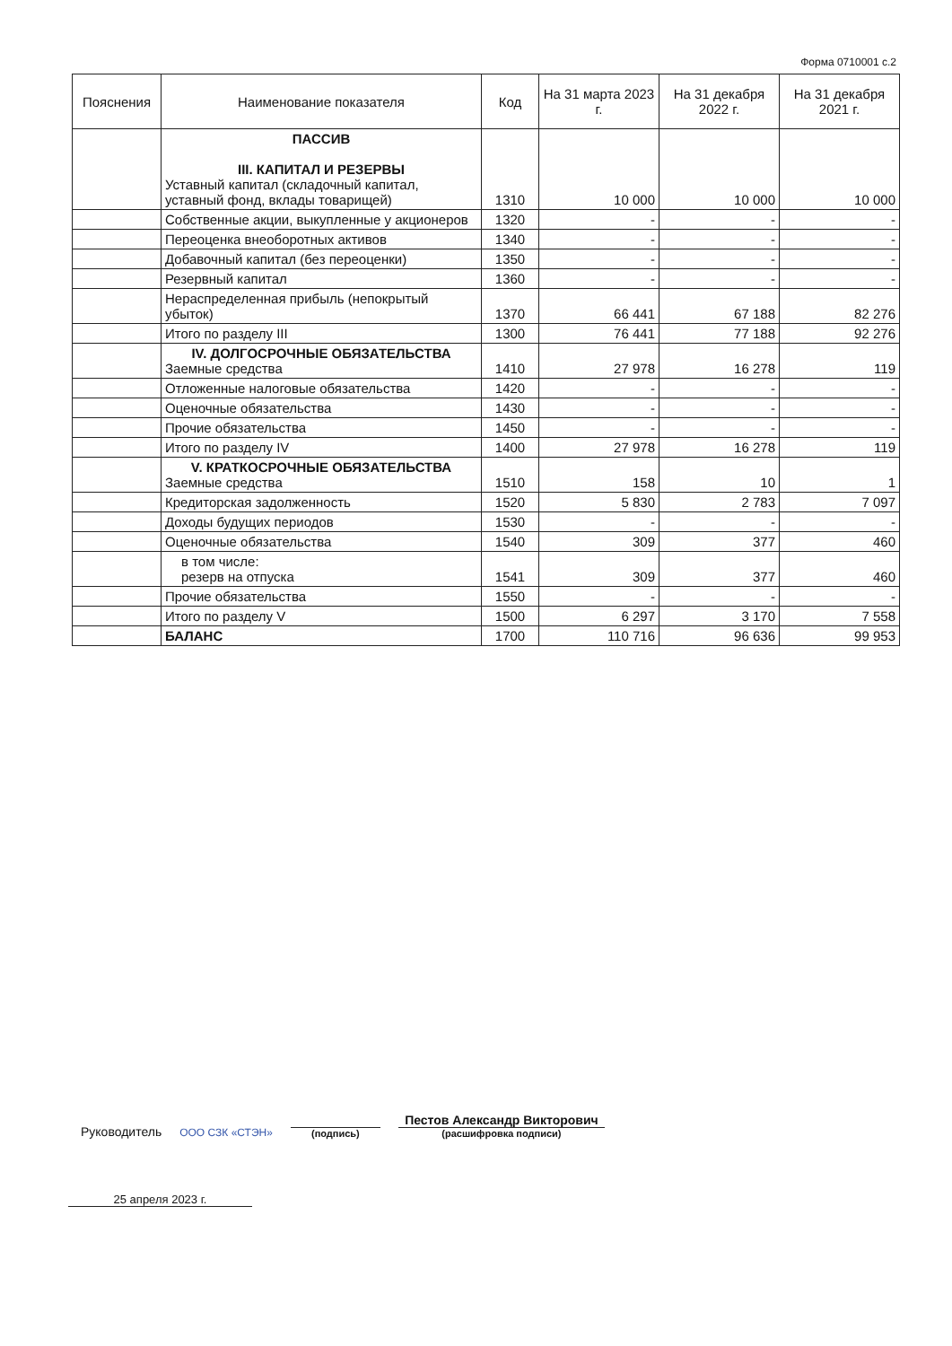Форма 0710001 с.2
| Пояснения | Наименование показателя | Код | На 31 марта 2023 г. | На 31 декабря 2022 г. | На 31 декабря 2021 г. |
| --- | --- | --- | --- | --- | --- |
| | ПАССИВ III. КАПИТАЛ И РЕЗЕРВЫ Уставный капитал (складочный капитал, уставный фонд, вклады товарищей) | 1310 | 10 000 | 10 000 | 10 000 |
| | Собственные акции, выкупленные у акционеров | 1320 | - | - | - |
| | Переоценка внеоборотных активов | 1340 | - | - | - |
| | Добавочный капитал (без переоценки) | 1350 | - | - | - |
| | Резервный капитал | 1360 | - | - | - |
| | Нераспределенная прибыль (непокрытый убыток) | 1370 | 66 441 | 67 188 | 82 276 |
| | Итого по разделу III | 1300 | 76 441 | 77 188 | 92 276 |
| | IV. ДОЛГОСРОЧНЫЕ ОБЯЗАТЕЛЬСТВА Заемные средства | 1410 | 27 978 | 16 278 | 119 |
| | Отложенные налоговые обязательства | 1420 | - | - | - |
| | Оценочные обязательства | 1430 | - | - | - |
| | Прочие обязательства | 1450 | - | - | - |
| | Итого по разделу IV | 1400 | 27 978 | 16 278 | 119 |
| | V. КРАТКОСРОЧНЫЕ ОБЯЗАТЕЛЬСТВА Заемные средства | 1510 | 158 | 10 | 1 |
| | Кредиторская задолженность | 1520 | 5 830 | 2 783 | 7 097 |
| | Доходы будущих периодов | 1530 | - | - | - |
| | Оценочные обязательства | 1540 | 309 | 377 | 460 |
| | в том числе: резерв на отпуска | 1541 | 309 | 377 | 460 |
| | Прочие обязательства | 1550 | - | - | - |
| | Итого по разделу V | 1500 | 6 297 | 3 170 | 7 558 |
| | БАЛАНС | 1700 | 110 716 | 96 636 | 99 953 |
Руководитель
ООО СЗК «СТЭН»
(подпись)
Пестов Александр Викторович
(расшифровка подписи)
25 апреля 2023 г.